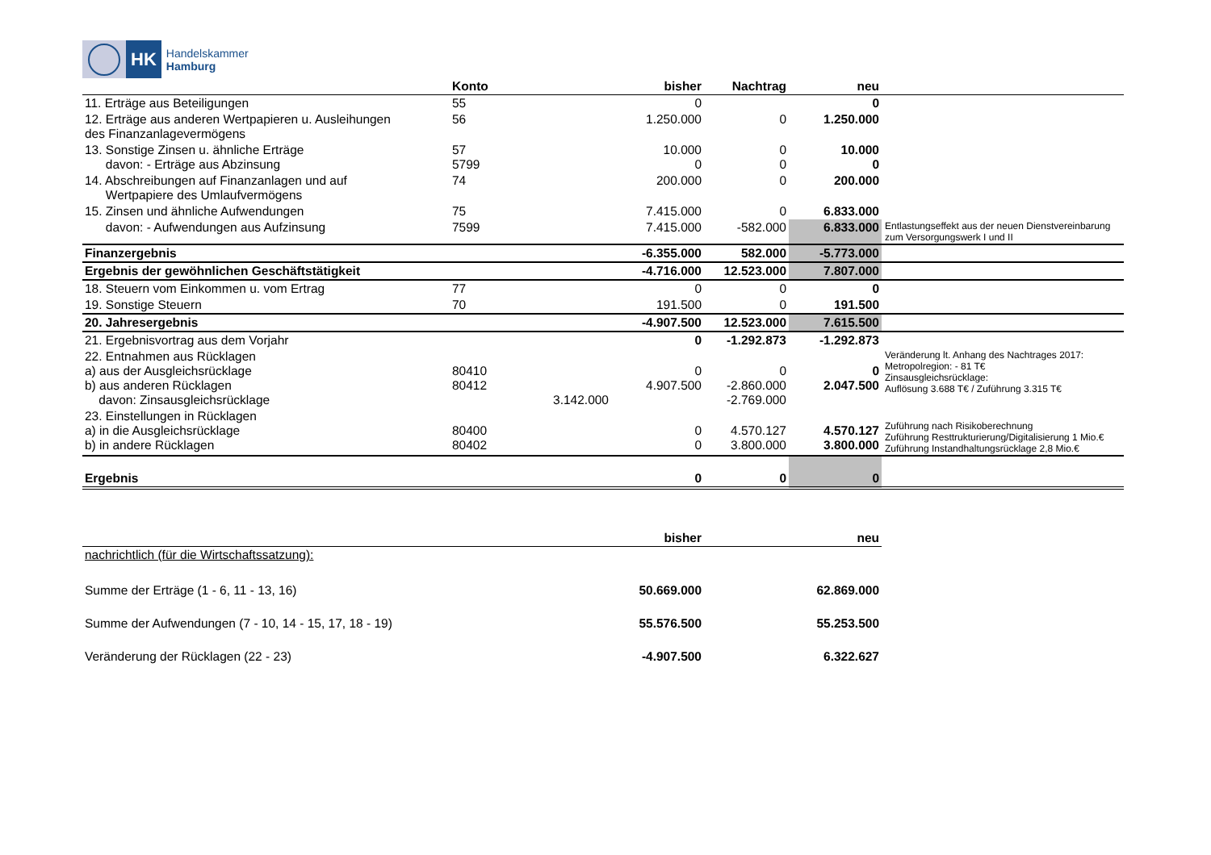HK
Handelskammer
Hamburg
| | Konto | | bisher | Nachtrag | neu | |
| --- | --- | --- | --- | --- | --- | --- |
| 11. Erträge aus Beteiligungen | 55 | | 0 | | 0 | |
| 12. Erträge aus anderen Wertpapieren u. Ausleihungen des Finanzanlagevermögens | 56 | | 1.250.000 | 0 | 1.250.000 | |
| 13. Sonstige Zinsen u. ähnliche Erträge davon: - Erträge aus Abzinsung | 57 5799 | | 10.000 0 | 0 0 | 10.000 0 | |
| 14. Abschreibungen auf Finanzanlagen und auf Wertpapiere des Umlaufvermögens | 74 | | 200.000 | 0 | 200.000 | |
| 15. Zinsen und ähnliche Aufwendungen | 75 | | 7.415.000 | 0 | 6.833.000 | |
| davon: - Aufwendungen aus Aufzinsung | 7599 | | 7.415.000 | -582.000 | 6.833.000 | Entlastungseffekt aus der neuen Dienstvereinbarung zum Versorgungswerk I und II |
| Finanzergebnis | | | -6.355.000 | 582.000 | -5.773.000 | |
| Ergebnis der gewöhnlichen Geschäftstätigkeit | | | -4.716.000 | 12.523.000 | 7.807.000 | |
| 18. Steuern vom Einkommen u. vom Ertrag | 77 | | 0 | 0 | 0 | |
| 19. Sonstige Steuern | 70 | | 191.500 | 0 | 191.500 | |
| 20. Jahresergebnis | | | -4.907.500 | 12.523.000 | 7.615.500 | |
| 21. Ergebnisvortrag aus dem Vorjahr | | | 0 | -1.292.873 | -1.292.873 | |
| 22. Entnahmen aus Rücklagen a) aus der Ausgleichsrücklage b) aus anderen Rücklagen davon: Zinsausgleichsrücklage | 80410 80412 | 3.142.000 | 0 4.907.500 | 0 -2.860.000 -2.769.000 | 0 2.047.500 | Veränderung lt. Anhang des Nachtrages 2017: Metropolregion: - 81 T€ Zinsausgleichsrücklage: Auflösung 3.688 T€ / Zuführung 3.315 T€ |
| 23. Einstellungen in Rücklagen a) in die Ausgleichsrücklage b) in andere Rücklagen | 80400 80402 | | 0 0 | 4.570.127 3.800.000 | 4.570.127 3.800.000 | Zuführung nach Risikoberechnung Zuführung Resttrukturierung/Digitalisierung 1 Mio.€ Zuführung Instandhaltungsrücklage 2,8 Mio.€ |
| Ergebnis | | | 0 | 0 | 0 | |
| | bisher | neu |
| --- | --- | --- |
| nachrichtlich (für die Wirtschaftssatzung): | | |
| Summe der Erträge (1 - 6, 11 - 13, 16) | 50.669.000 | 62.869.000 |
| Summe der Aufwendungen (7 - 10, 14 - 15, 17, 18 - 19) | 55.576.500 | 55.253.500 |
| Veränderung der Rücklagen (22 - 23) | -4.907.500 | 6.322.627 |